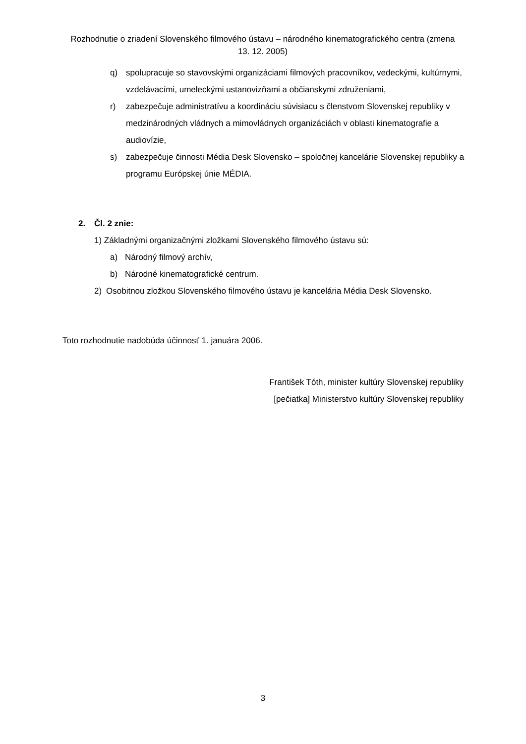Rozhodnutie o zriadení Slovenského filmového ústavu – národného kinematografického centra (zmena 13. 12. 2005)
q) spolupracuje so stavovskými organizáciami filmových pracovníkov, vedeckými, kultúrnymi, vzdelávacími, umeleckými ustanovizňami a občianskymi združeniami,
r) zabezpečuje administratívu a koordináciu súvisiacu s členstvom Slovenskej republiky v medzinárodných vládnych a mimovládnych organizáciách v oblasti kinematografie a audiovízie,
s) zabezpečuje činnosti Média Desk Slovensko – spoločnej kancelárie Slovenskej republiky a programu Európskej únie MÉDIA.
2. Čl. 2 znie:
1) Základnými organizačnými zložkami Slovenského filmového ústavu sú:
a) Národný filmový archív,
b) Národné kinematografické centrum.
2) Osobitnou zložkou Slovenského filmového ústavu je kancelária Média Desk Slovensko.
Toto rozhodnutie nadobúda účinnosť 1. januára 2006.
František Tóth, minister kultúry Slovenskej republiky
[pečiatka] Ministerstvo kultúry Slovenskej republiky
3